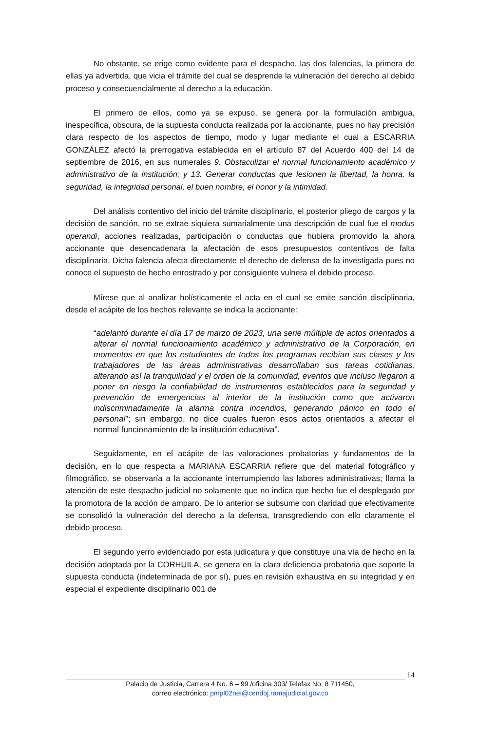No obstante, se erige como evidente para el despacho, las dos falencias, la primera de ellas ya advertida, que vicia el trámite del cual se desprende la vulneración del derecho al debido proceso y consecuencialmente al derecho a la educación.
El primero de ellos, como ya se expuso, se genera por la formulación ambigua, inespecífica, obscura, de la supuesta conducta realizada por la accionante, pues no hay precisión clara respecto de los aspectos de tiempo, modo y lugar mediante el cual a ESCARRIA GONZÁLEZ afectó la prerrogativa establecida en el artículo 87 del Acuerdo 400 del 14 de septiembre de 2016, en sus numerales 9. Obstaculizar el normal funcionamiento académico y administrativo de la institución; y 13. Generar conductas que lesionen la libertad, la honra, la seguridad, la integridad personal, el buen nombre, el honor y la intimidad.
Del análisis contentivo del inicio del trámite disciplinario, el posterior pliego de cargos y la decisión de sanción, no se extrae siquiera sumarialmente una descripción de cual fue el modus operandi, acciones realizadas, participación o conductas que hubiera promovido la ahora accionante que desencadenara la afectación de esos presupuestos contentivos de falta disciplinaria. Dicha falencia afecta directamente el derecho de defensa de la investigada pues no conoce el supuesto de hecho enrostrado y por consiguiente vulnera el debido proceso.
Mírese que al analizar holísticamente el acta en el cual se emite sanción disciplinaria, desde el acápite de los hechos relevante se indica la accionante:
“adelantó durante el día 17 de marzo de 2023, una serie múltiple de actos orientados a alterar el normal funcionamiento académico y administrativo de la Corporación, en momentos en que los estudiantes de todos los programas recibían sus clases y los trabajadores de las áreas administrativas desarrollaban sus tareas cotidianas, alterando así la tranquilidad y el orden de la comunidad, eventos que incluso llegaron a poner en riesgo la confiabilidad de instrumentos establecidos para la seguridad y prevención de emergencias al interior de la institución como que activaron indiscriminadamente la alarma contra incendios, generando pánico en todo el personal”; sin embargo, no dice cuales fueron esos actos orientados a afectar el normal funcionamiento de la institución educativa”.
Seguidamente, en el acápite de las valoraciones probatorias y fundamentos de la decisión, en lo que respecta a MARIANA ESCARRIA refiere que del material fotográfico y filmográfico, se observaría a la accionante interrumpiendo las labores administrativas; llama la atención de este despacho judicial no solamente que no indica que hecho fue el desplegado por la promotora de la acción de amparo. De lo anterior se subsume con claridad que efectivamente se consolidó la vulneración del derecho a la defensa, transgrediendo con ello claramente el debido proceso.
El segundo yerro evidenciado por esta judicatura y que constituye una vía de hecho en la decisión adoptada por la CORHUILA, se genera en la clara deficiencia probatoria que soporte la supuesta conducta (indeterminada de por sí), pues en revisión exhaustiva en su integridad y en especial el expediente disciplinario 001 de
14
Palacio de Justicia, Carrera 4 No. 6 – 99 /oficina 303/ Telefax No. 8 711450,
correo electrónico: pmpl02nei@cendoj.ramajudicial.gov.co